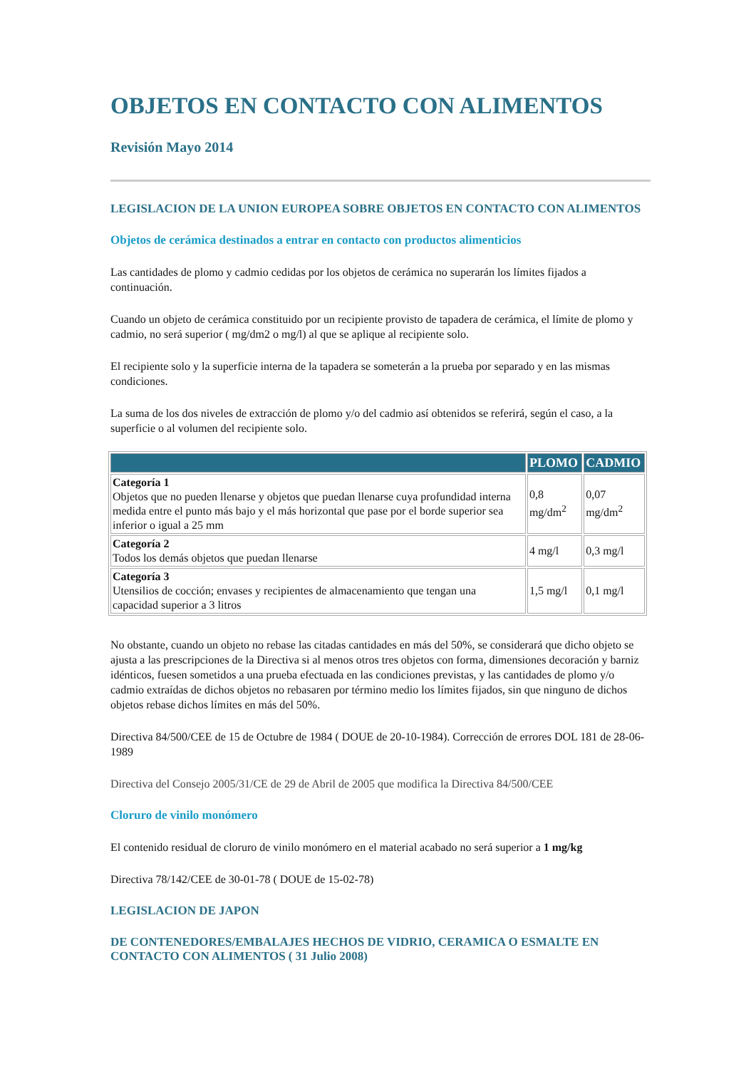OBJETOS EN CONTACTO CON ALIMENTOS
Revisión Mayo 2014
LEGISLACION DE LA UNION EUROPEA SOBRE OBJETOS EN CONTACTO CON ALIMENTOS
Objetos de cerámica destinados a entrar en contacto con productos alimenticios
Las cantidades de plomo y cadmio cedidas por los objetos de cerámica no superarán los límites fijados a continuación.
Cuando un objeto de cerámica constituido por un recipiente provisto de tapadera de cerámica, el límite de plomo y cadmio, no será superior ( mg/dm2 o mg/l) al que se aplique al recipiente solo.
El recipiente solo y la superficie interna de la tapadera se someterán a la prueba por separado y en las mismas condiciones.
La suma de los dos niveles de extracción de plomo y/o del cadmio así obtenidos se referirá, según el caso, a la superficie o al volumen del recipiente solo.
| | PLOMO | CADMIO |
| --- | --- | --- |
| Categoría 1 Objetos que no pueden llenarse y objetos que puedan llenarse cuya profundidad interna medida entre el punto más bajo y el más horizontal que pase por el borde superior sea inferior o igual a 25 mm | 0,8 mg/dm<sup>2</sup> | 0,07 mg/dm<sup>2</sup> |
| Categoría 2 Todos los demás objetos que puedan llenarse | 4 mg/l | 0,3 mg/l |
| Categoría 3 Utensilios de cocción; envases y recipientes de almacenamiento que tengan una capacidad superior a 3 litros | 1,5 mg/l | 0,1 mg/l |
No obstante, cuando un objeto no rebase las citadas cantidades en más del 50%, se considerará que dicho objeto se ajusta a las prescripciones de la Directiva si al menos otros tres objetos con forma, dimensiones decoración y barniz idénticos, fuesen sometidos a una prueba efectuada en las condiciones previstas, y las cantidades de plomo y/o cadmio extraídas de dichos objetos no rebasaren por término medio los límites fijados, sin que ninguno de dichos objetos rebase dichos límites en más del 50%.
Directiva 84/500/CEE de 15 de Octubre de 1984 ( DOUE de 20-10-1984). Corrección de errores DOL 181 de 28-06-1989
Directiva del Consejo 2005/31/CE de 29 de Abril de 2005 que modifica la Directiva 84/500/CEE
Cloruro de vinilo monómero
El contenido residual de cloruro de vinilo monómero en el material acabado no será superior a 1 mg/kg
Directiva 78/142/CEE de 30-01-78 ( DOUE de 15-02-78)
LEGISLACION DE JAPON
DE CONTENEDORES/EMBALAJES HECHOS DE VIDRIO, CERAMICA O ESMALTE EN CONTACTO CON ALIMENTOS ( 31 Julio 2008)